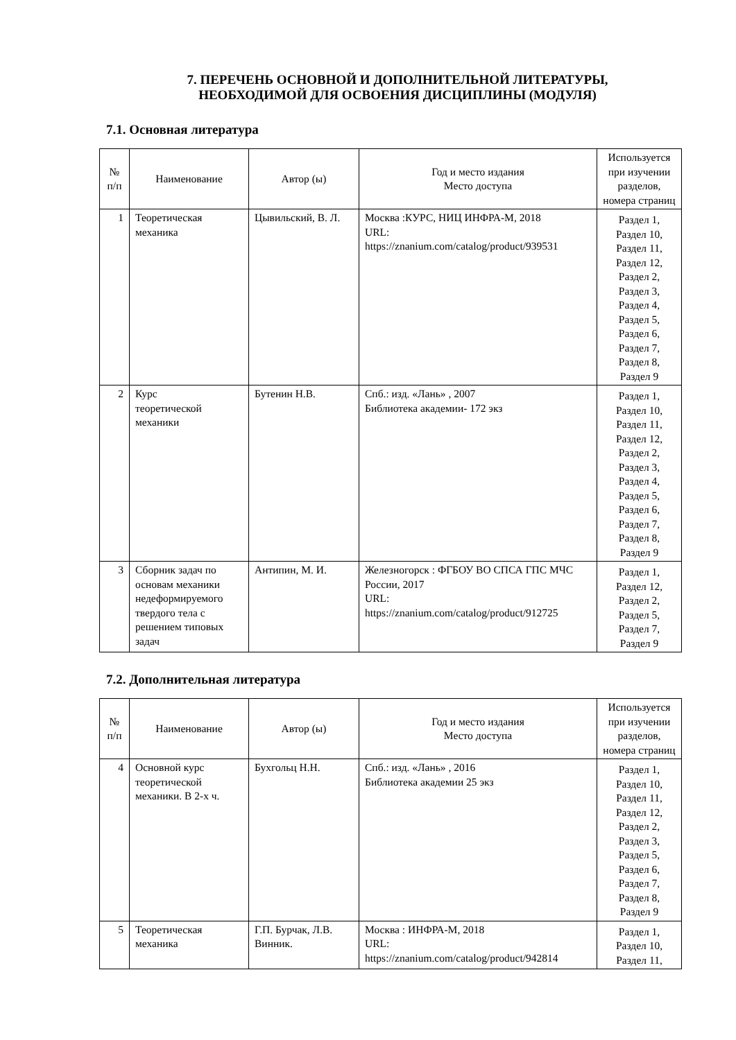7. ПЕРЕЧЕНЬ ОСНОВНОЙ И ДОПОЛНИТЕЛЬНОЙ ЛИТЕРАТУРЫ,
НЕОБХОДИМОЙ ДЛЯ ОСВОЕНИЯ ДИСЦИПЛИНЫ (МОДУЛЯ)
7.1. Основная литература
| № п/п | Наименование | Автор (ы) | Год и место издания Место доступа | Используется при изучении разделов, номера страниц |
| --- | --- | --- | --- | --- |
| 1 | Теоретическая механика | Цывильский, В. Л. | Москва :КУРС, НИЦ ИНФРА-М, 2018 URL: https://znanium.com/catalog/product/939531 | Раздел 1, Раздел 10, Раздел 11, Раздел 12, Раздел 2, Раздел 3, Раздел 4, Раздел 5, Раздел 6, Раздел 7, Раздел 8, Раздел 9 |
| 2 | Курс теоретической механики | Бутенин Н.В. | Спб.: изд. «Лань» , 2007 Библиотека академии- 172 экз | Раздел 1, Раздел 10, Раздел 11, Раздел 12, Раздел 2, Раздел 3, Раздел 4, Раздел 5, Раздел 6, Раздел 7, Раздел 8, Раздел 9 |
| 3 | Сборник задач по основам механики недеформируемого твердого тела с решением типовых задач | Антипин, М. И. | Железногорск : ФГБОУ ВО СПСА ГПС МЧС России, 2017 URL: https://znanium.com/catalog/product/912725 | Раздел 1, Раздел 12, Раздел 2, Раздел 5, Раздел 7, Раздел 9 |
7.2. Дополнительная литература
| № п/п | Наименование | Автор (ы) | Год и место издания Место доступа | Используется при изучении разделов, номера страниц |
| --- | --- | --- | --- | --- |
| 4 | Основной курс теоретической механики. В 2-х ч. | Бухгольц Н.Н. | Спб.: изд. «Лань» , 2016 Библиотека академии 25 экз | Раздел 1, Раздел 10, Раздел 11, Раздел 12, Раздел 2, Раздел 3, Раздел 5, Раздел 6, Раздел 7, Раздел 8, Раздел 9 |
| 5 | Теоретическая механика | Г.П. Бурчак, Л.В. Винник. | Москва : ИНФРА-М, 2018 URL: https://znanium.com/catalog/product/942814 | Раздел 1, Раздел 10, Раздел 11, |